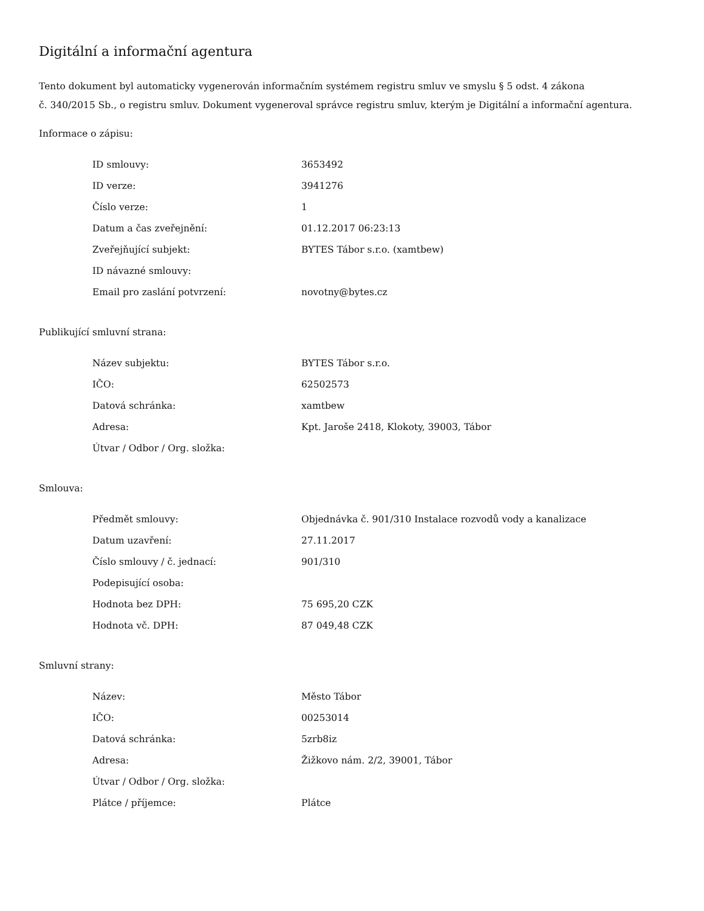Digitální a informační agentura
Tento dokument byl automaticky vygenerován informačním systémem registru smluv ve smyslu § 5 odst. 4 zákona
č. 340/2015 Sb., o registru smluv. Dokument vygeneroval správce registru smluv, kterým je Digitální a informační agentura.
Informace o zápisu:
| ID smlouvy: | 3653492 |
| ID verze: | 3941276 |
| Číslo verze: | 1 |
| Datum a čas zveřejnění: | 01.12.2017 06:23:13 |
| Zveřejňující subjekt: | BYTES Tábor s.r.o. (xamtbew) |
| ID návazné smlouvy: | |
| Email pro zaslání potvrzení: | novotny@bytes.cz |
Publikující smluvní strana:
| Název subjektu: | BYTES Tábor s.r.o. |
| IČO: | 62502573 |
| Datová schránka: | xamtbew |
| Adresa: | Kpt. Jaroše 2418, Klokoty, 39003, Tábor |
| Útvar / Odbor / Org. složka: | |
Smlouva:
| Předmět smlouvy: | Objednávka č. 901/310 Instalace rozvodů vody a kanalizace |
| Datum uzavření: | 27.11.2017 |
| Číslo smlouvy / č. jednací: | 901/310 |
| Podepisující osoba: | |
| Hodnota bez DPH: | 75 695,20 CZK |
| Hodnota vč. DPH: | 87 049,48 CZK |
Smluvní strany:
| Název: | Město Tábor |
| IČO: | 00253014 |
| Datová schránka: | 5zrb8iz |
| Adresa: | Žižkovo nám. 2/2, 39001, Tábor |
| Útvar / Odbor / Org. složka: | |
| Plátce / příjemce: | Plátce |